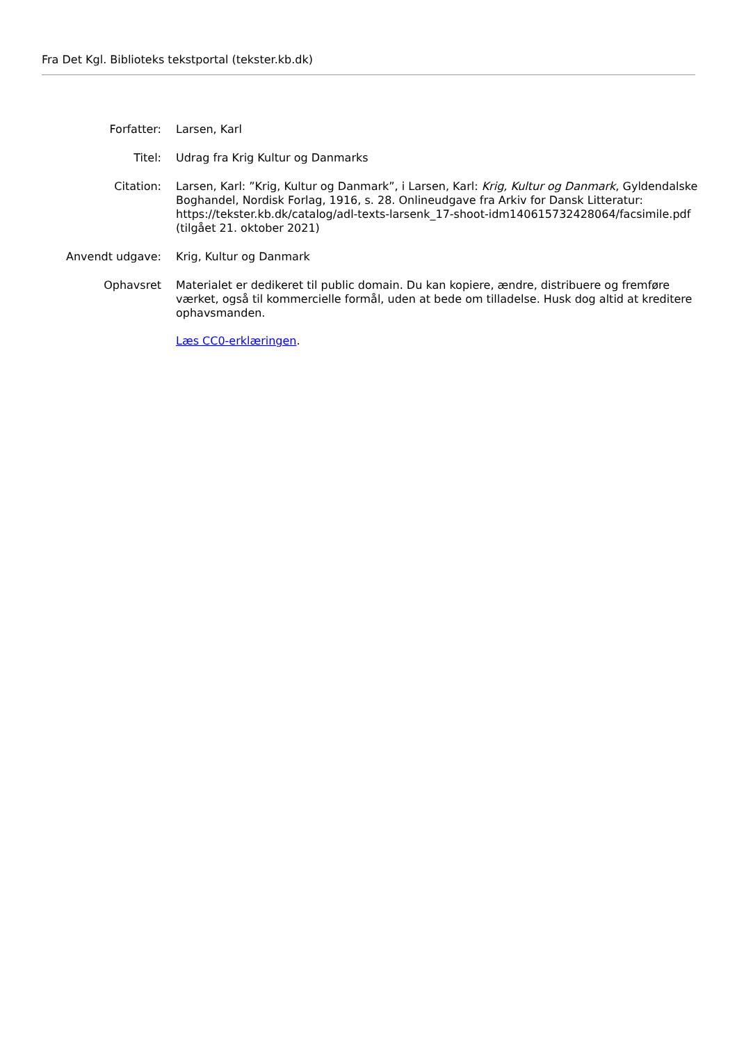Fra Det Kgl. Biblioteks tekstportal (tekster.kb.dk)
| Forfatter: | Larsen, Karl |
| Titel: | Udrag fra Krig Kultur og Danmarks |
| Citation: | Larsen, Karl: ”Krig, Kultur og Danmark”, i Larsen, Karl: Krig, Kultur og Danmark , Gyldendalske Boghandel, Nordisk Forlag, 1916, s. 28. Onlineudgave fra Arkiv for Dansk Litteratur: https://tekster.kb.dk/catalog/adl-texts-larsenk_17-shoot-idm140615732428064/facsimile.pdf (tilgået 21. oktober 2021) |
| Anvendt udgave: | Krig, Kultur og Danmark |
| Ophavsret | Materialet er dedikeret til public domain. Du kan kopiere, ændre, distribuere og fremføre værket, også til kommercielle formål, uden at bede om tilladelse. Husk dog altid at kreditere ophavsmanden. Læs CC0-erklæringen . |